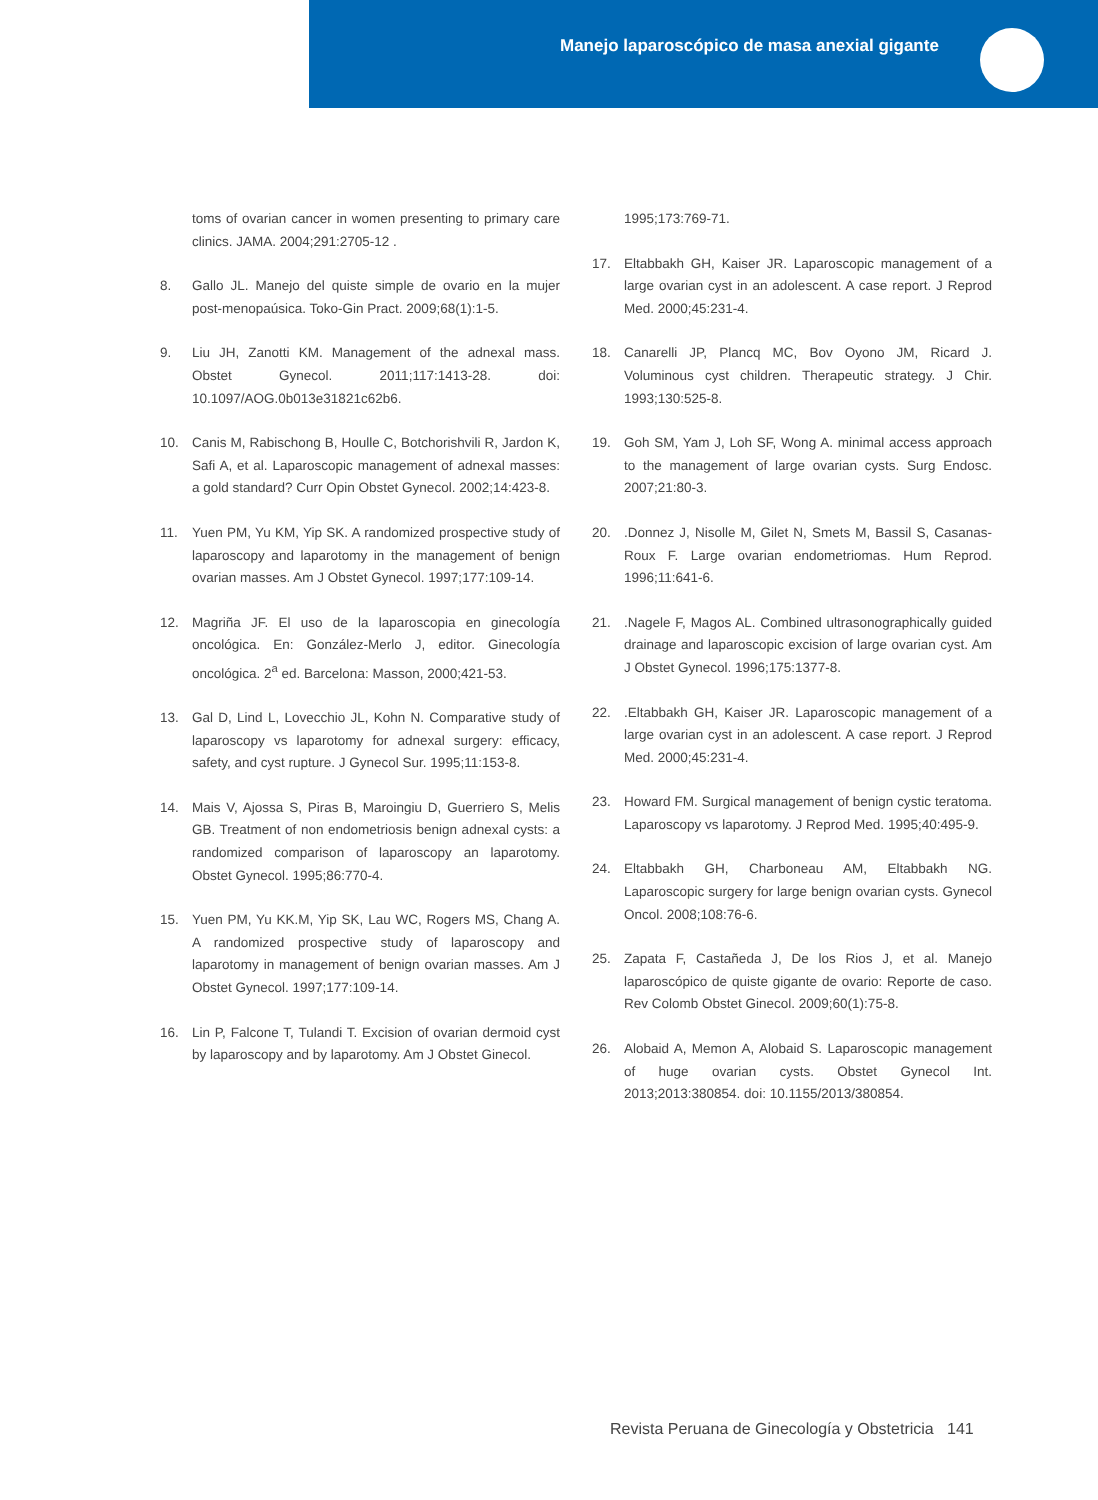Manejo laparoscópico de masa anexial gigante
toms of ovarian cancer in women presenting to primary care clinics. JAMA. 2004;291:2705-12 .
8. Gallo JL. Manejo del quiste simple de ovario en la mujer post-menopaúsica. Toko-Gin Pract. 2009;68(1):1-5.
9. Liu JH, Zanotti KM. Management of the adnexal mass. Obstet Gynecol. 2011;117:1413-28. doi: 10.1097/AOG.0b013e31821c62b6.
10. Canis M, Rabischong B, Houlle C, Botchorishvili R, Jardon K, Safi A, et al. Laparoscopic management of adnexal masses: a gold standard? Curr Opin Obstet Gynecol. 2002;14:423-8.
11. Yuen PM, Yu KM, Yip SK. A randomized prospective study of laparoscopy and laparotomy in the management of benign ovarian masses. Am J Obstet Gynecol. 1997;177:109-14.
12. Magriña JF. El uso de la laparoscopia en ginecología oncológica. En: González-Merlo J, editor. Ginecología oncológica. 2<sup>a</sup> ed. Barcelona: Masson, 2000;421-53.
13. Gal D, Lind L, Lovecchio JL, Kohn N. Comparative study of laparoscopy vs laparotomy for adnexal surgery: efficacy, safety, and cyst rupture. J Gynecol Sur. 1995;11:153-8.
14. Mais V, Ajossa S, Piras B, Maroingiu D, Guerriero S, Melis GB. Treatment of non endometriosis benign adnexal cysts: a randomized comparison of laparoscopy an laparotomy. Obstet Gynecol. 1995;86:770-4.
15. Yuen PM, Yu KK.M, Yip SK, Lau WC, Rogers MS, Chang A. A randomized prospective study of laparoscopy and laparotomy in management of benign ovarian masses. Am J Obstet Gynecol. 1997;177:109-14.
16. Lin P, Falcone T, Tulandi T. Excision of ovarian dermoid cyst by laparoscopy and by laparotomy. Am J Obstet Ginecol.
1995;173:769-71.
17. Eltabbakh GH, Kaiser JR. Laparoscopic management of a large ovarian cyst in an adolescent. A case report. J Reprod Med. 2000;45:231-4.
18. Canarelli JP, Plancq MC, Bov Oyono JM, Ricard J. Voluminous cyst children. Therapeutic strategy. J Chir. 1993;130:525-8.
19. Goh SM, Yam J, Loh SF, Wong A. minimal access approach to the management of large ovarian cysts. Surg Endosc. 2007;21:80-3.
20..Donnez J, Nisolle M, Gilet N, Smets M, Bassil S, Casanas-Roux F. Large ovarian endometriomas. Hum Reprod. 1996;11:641-6.
21..Nagele F, Magos AL. Combined ultrasonographically guided drainage and laparoscopic excision of large ovarian cyst. Am J Obstet Gynecol. 1996;175:1377-8.
22..Eltabbakh GH, Kaiser JR. Laparoscopic management of a large ovarian cyst in an adolescent. A case report. J Reprod Med. 2000;45:231-4.
23. Howard FM. Surgical management of benign cystic teratoma. Laparoscopy vs laparotomy. J Reprod Med. 1995;40:495-9.
24. Eltabbakh GH, Charboneau AM, Eltabbakh NG. Laparoscopic surgery for large benign ovarian cysts. Gynecol Oncol. 2008;108:76-6.
25. Zapata F, Castañeda J, De los Rios J, et al. Manejo laparoscópico de quiste gigante de ovario: Reporte de caso. Rev Colomb Obstet Ginecol. 2009;60(1):75-8.
26. Alobaid A, Memon A, Alobaid S. Laparoscopic management of huge ovarian cysts. Obstet Gynecol Int. 2013;2013:380854. doi: 10.1155/2013/380854.
Revista Peruana de Ginecología y Obstetricia 141